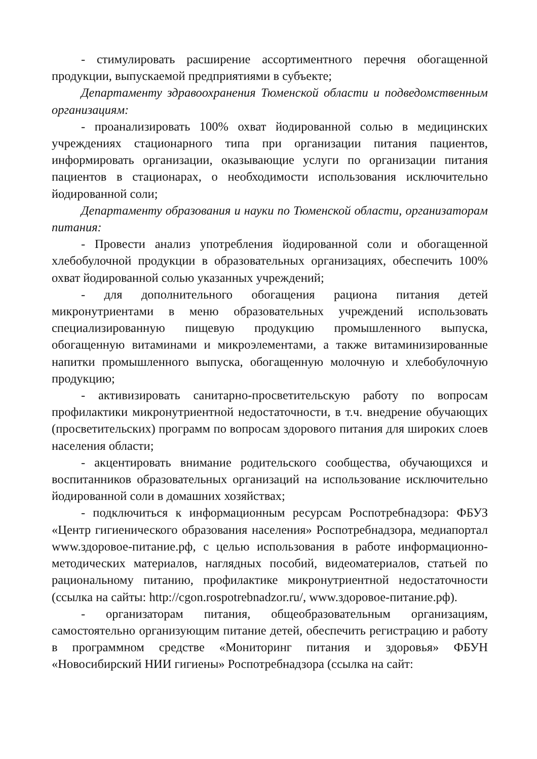- стимулировать расширение ассортиментного перечня обогащенной продукции, выпускаемой предприятиями в субъекте;
Департаменту здравоохранения Тюменской области и подведомственным организациям:
- проанализировать 100% охват йодированной солью в медицинских учреждениях стационарного типа при организации питания пациентов, информировать организации, оказывающие услуги по организации питания пациентов в стационарах, о необходимости использования исключительно йодированной соли;
Департаменту образования и науки по Тюменской области, организаторам питания:
- Провести анализ употребления йодированной соли и обогащенной хлебобулочной продукции в образовательных организациях, обеспечить 100% охват йодированной солью указанных учреждений;
- для дополнительного обогащения рациона питания детей микронутриентами в меню образовательных учреждений использовать специализированную пищевую продукцию промышленного выпуска, обогащенную витаминами и микроэлементами, а также витаминизированные напитки промышленного выпуска, обогащенную молочную и хлебобулочную продукцию;
- активизировать санитарно-просветительскую работу по вопросам профилактики микронутриентной недостаточности, в т.ч. внедрение обучающих (просветительских) программ по вопросам здорового питания для широких слоев населения области;
- акцентировать внимание родительского сообщества, обучающихся и воспитанников образовательных организаций на использование исключительно йодированной соли в домашних хозяйствах;
- подключиться к информационным ресурсам Роспотребнадзора: ФБУЗ «Центр гигиенического образования населения» Роспотребнадзора, медиапортал www.здоровое-питание.рф, с целью использования в работе информационно-методических материалов, наглядных пособий, видеоматериалов, статьей по рациональному питанию, профилактике микронутриентной недостаточности (ссылка на сайты: http://cgon.rospotrebnadzor.ru/, www.здоровое-питание.рф).
- организаторам питания, общеобразовательным организациям, самостоятельно организующим питание детей, обеспечить регистрацию и работу в программном средстве «Мониторинг питания и здоровья» ФБУН «Новосибирский НИИ гигиены» Роспотребнадзора (ссылка на сайт: